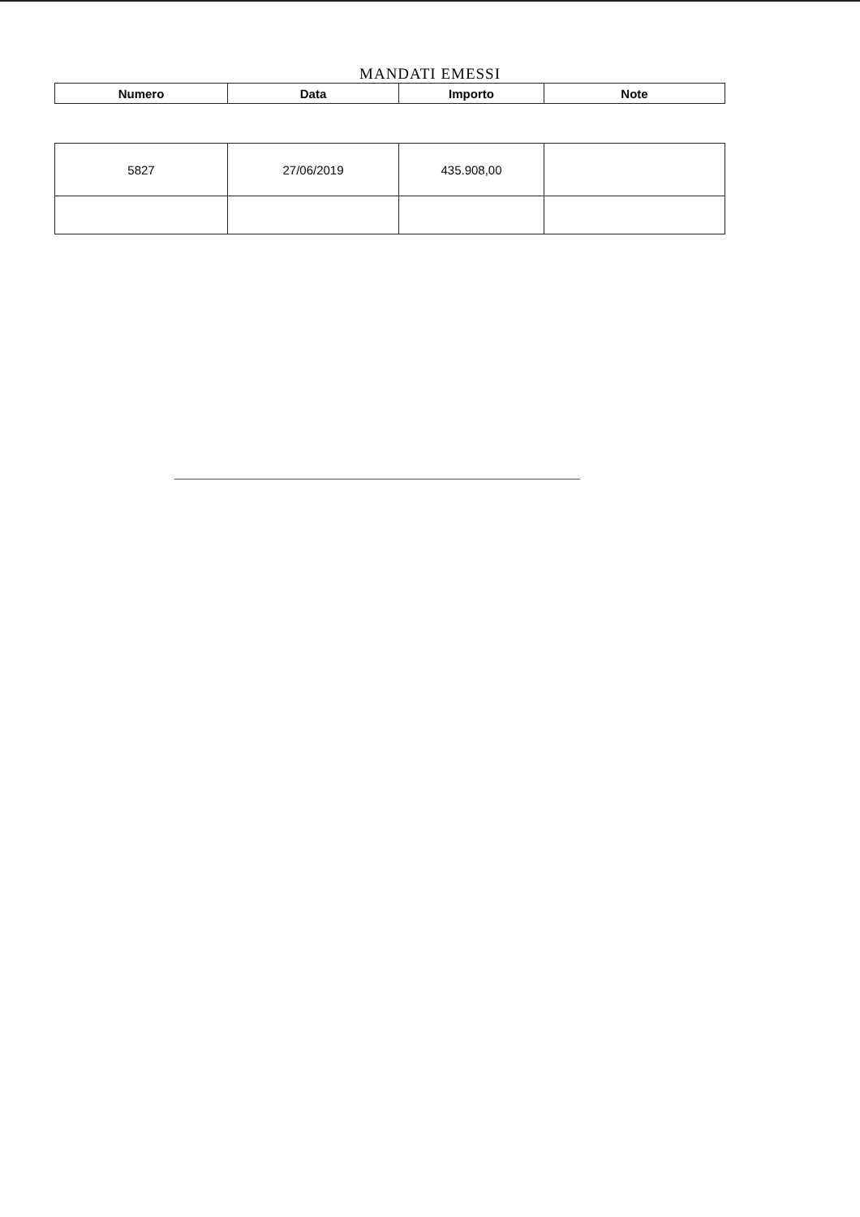MANDATI EMESSI
| Numero | Data | Importo | Note |
| --- | --- | --- | --- |
| 5827 | 27/06/2019 | 435.908,00 | |